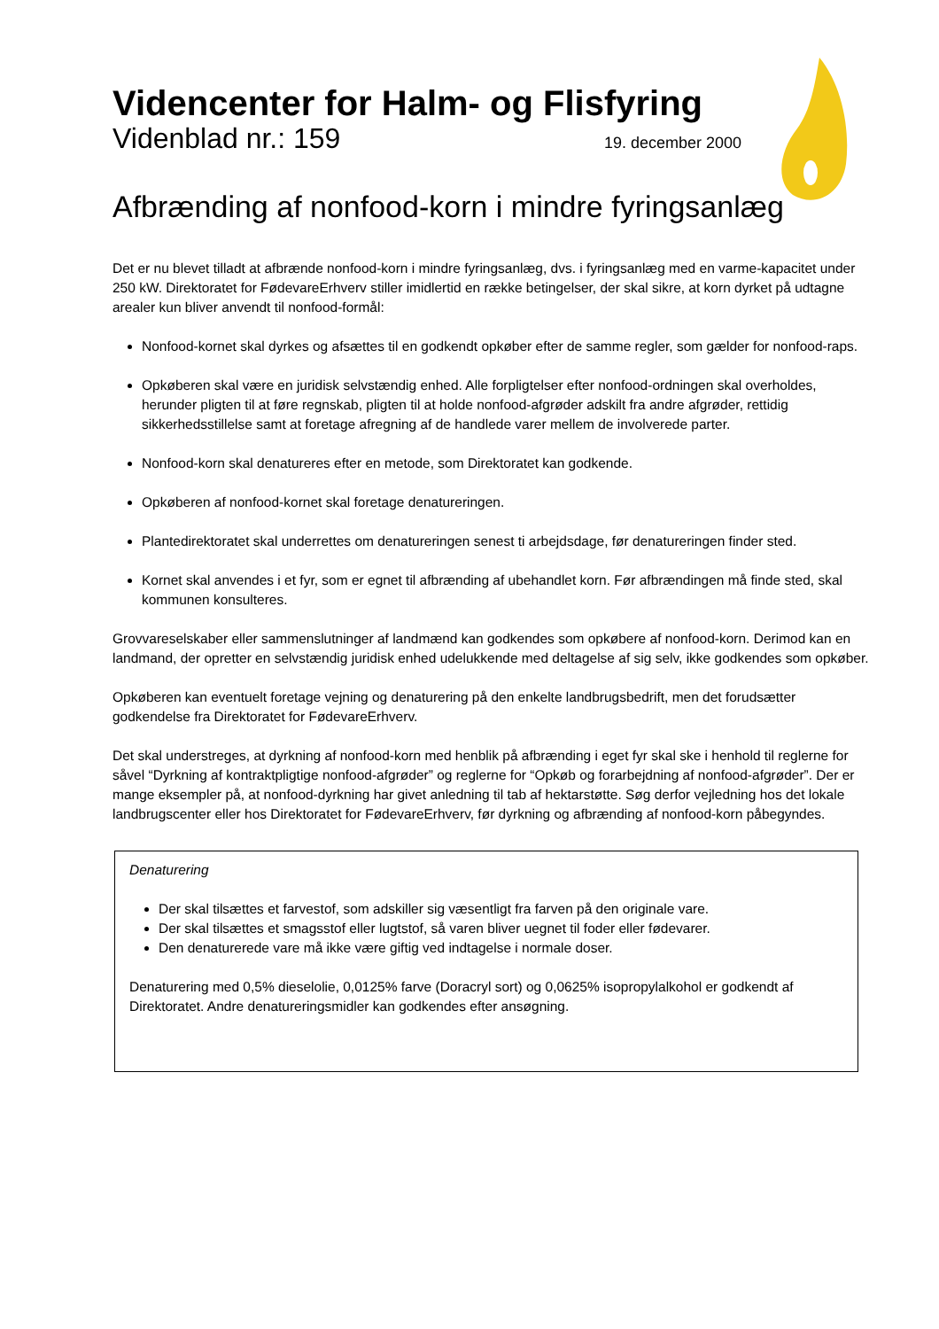Videncenter for Halm- og Flisfyring
Videnblad nr.: 159 19. december 2000
Afbrænding af nonfood-korn i mindre fyringsanlæg
Det er nu blevet tilladt at afbrænde nonfood-korn i mindre fyringsanlæg, dvs. i fyringsanlæg med en varme-kapacitet under 250 kW. Direktoratet for FødevareErhverv stiller imidlertid en række betingelser, der skal sikre, at korn dyrket på udtagne arealer kun bliver anvendt til nonfood-formål:
Nonfood-kornet skal dyrkes og afsættes til en godkendt opkøber efter de samme regler, som gælder for nonfood-raps.
Opkøberen skal være en juridisk selvstændig enhed. Alle forpligtelser efter nonfood-ordningen skal overholdes, herunder pligten til at føre regnskab, pligten til at holde nonfood-afgrøder adskilt fra andre afgrøder, rettidig sikkerhedsstillelse samt at foretage afregning af de handlede varer mellem de involverede parter.
Nonfood-korn skal denatureres efter en metode, som Direktoratet kan godkende.
Opkøberen af nonfood-kornet skal foretage denatureringen.
Plantedirektoratet skal underrettes om denatureringen senest ti arbejdsdage, før denatureringen finder sted.
Kornet skal anvendes i et fyr, som er egnet til afbrænding af ubehandlet korn. Før afbrændingen må finde sted, skal kommunen konsulteres.
Grovvareselskaber eller sammenslutninger af landmænd kan godkendes som opkøbere af nonfood-korn. Derimod kan en landmand, der opretter en selvstændig juridisk enhed udelukkende med deltagelse af sig selv, ikke godkendes som opkøber.
Opkøberen kan eventuelt foretage vejning og denaturering på den enkelte landbrugsbedrift, men det forudsætter godkendelse fra Direktoratet for FødevareErhverv.
Det skal understreges, at dyrkning af nonfood-korn med henblik på afbrænding i eget fyr skal ske i henhold til reglerne for såvel “Dyrkning af kontraktpligtige nonfood-afgrøder” og reglerne for “Opkøb og forarbejdning af nonfood-afgrøder”. Der er mange eksempler på, at nonfood-dyrkning har givet anledning til tab af hektarstøtte. Søg derfor vejledning hos det lokale landbrugscenter eller hos Direktoratet for FødevareErhverv, før dyrkning og afbrænding af nonfood-korn påbegyndes.
Denaturering
Der skal tilsættes et farvestof, som adskiller sig væsentligt fra farven på den originale vare.
Der skal tilsættes et smagsstof eller lugtstof, så varen bliver uegnet til foder eller fødevarer.
Den denaturerede vare må ikke være giftig ved indtagelse i normale doser.
Denaturering med 0,5% dieselolie, 0,0125% farve (Doracryl sort) og 0,0625% isopropylalkohol er godkendt af Direktoratet. Andre denatureringsmidler kan godkendes efter ansøgning.